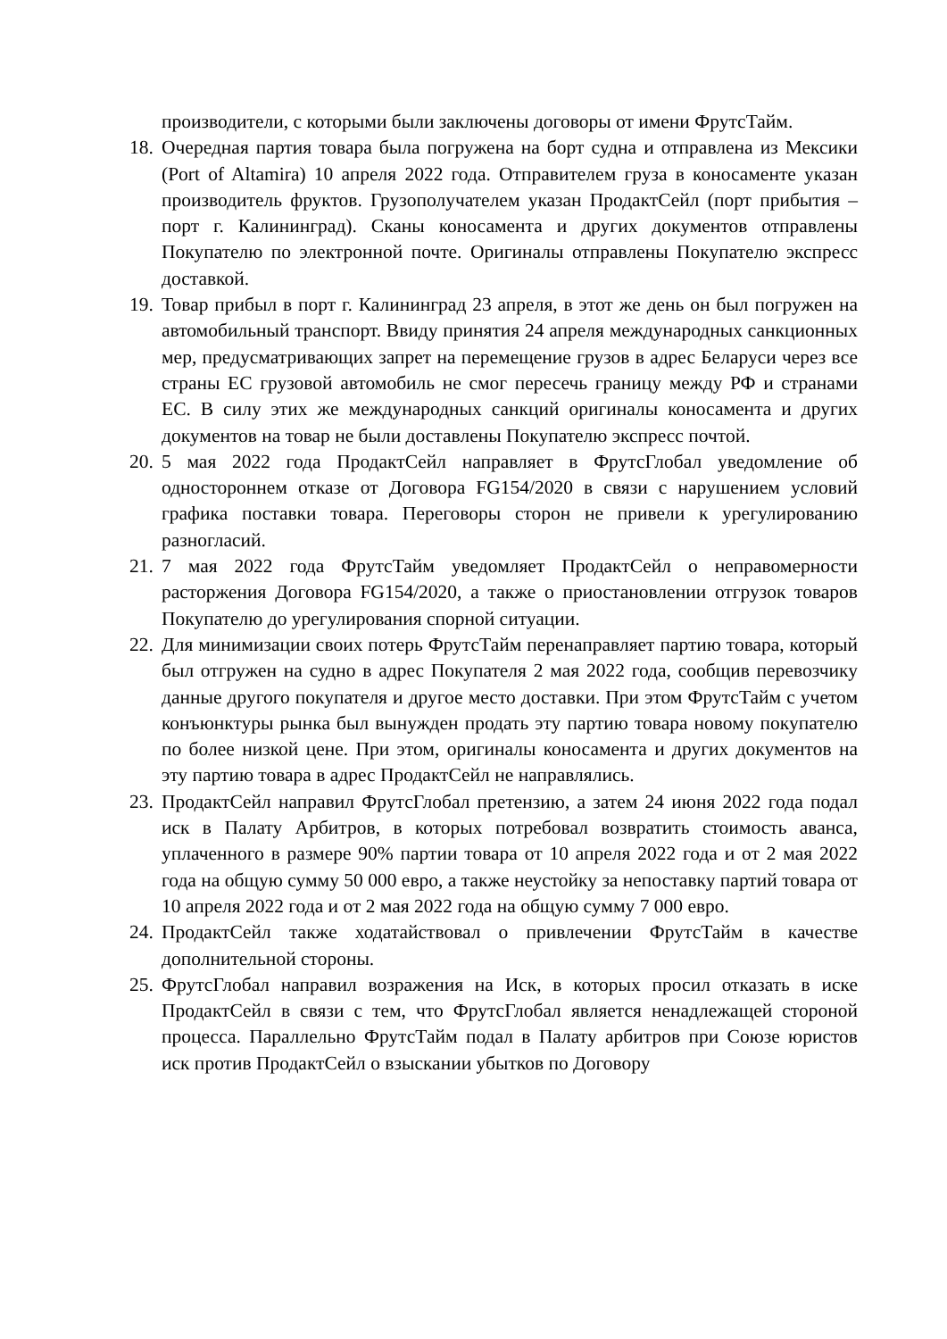производители, с которыми были заключены договоры от имени ФрутсТайм.
18.
Очередная партия товара была погружена на борт судна и отправлена из Мексики (Port of Altamira) 10 апреля 2022 года. Отправителем груза в коносаменте указан производитель фруктов. Грузополучателем указан ПродактСейл (порт прибытия – порт г. Калининград). Сканы коносамента и других документов отправлены Покупателю по электронной почте. Оригиналы отправлены Покупателю экспресс доставкой.
19.
Товар прибыл в порт г. Калининград 23 апреля, в этот же день он был погружен на автомобильный транспорт. Ввиду принятия 24 апреля международных санкционных мер, предусматривающих запрет на перемещение грузов в адрес Беларуси через все страны ЕС грузовой автомобиль не смог пересечь границу между РФ и странами ЕС. В силу этих же международных санкций оригиналы коносамента и других документов на товар не были доставлены Покупателю экспресс почтой.
20.
5 мая 2022 года ПродактСейл направляет в ФрутсГлобал уведомление об одностороннем отказе от Договора FG154/2020 в связи с нарушением условий графика поставки товара. Переговоры сторон не привели к урегулированию разногласий.
21.
7 мая 2022 года ФрутсТайм уведомляет ПродактСейл о неправомерности расторжения Договора FG154/2020, а также о приостановлении отгрузок товаров Покупателю до урегулирования спорной ситуации.
22.
Для минимизации своих потерь ФрутсТайм перенаправляет партию товара, который был отгружен на судно в адрес Покупателя 2 мая 2022 года, сообщив перевозчику данные другого покупателя и другое место доставки. При этом ФрутсТайм с учетом конъюнктуры рынка был вынужден продать эту партию товара новому покупателю по более низкой цене. При этом, оригиналы коносамента и других документов на эту партию товара в адрес ПродактСейл не направлялись.
23.
ПродактСейл направил ФрутсГлобал претензию, а затем 24 июня 2022 года подал иск в Палату Арбитров, в которых потребовал возвратить стоимость аванса, уплаченного в размере 90% партии товара от 10 апреля 2022 года и от 2 мая 2022 года на общую сумму 50 000 евро, а также неустойку за непоставку партий товара от 10 апреля 2022 года и от 2 мая 2022 года на общую сумму 7 000 евро.
24.
ПродактСейл также ходатайствовал о привлечении ФрутсТайм в качестве дополнительной стороны.
25.
ФрутсГлобал направил возражения на Иск, в которых просил отказать в иске ПродактСейл в связи с тем, что ФрутсГлобал является ненадлежащей стороной процесса. Параллельно ФрутсТайм подал в Палату арбитров при Союзе юристов иск против ПродактСейл о взыскании убытков по Договору